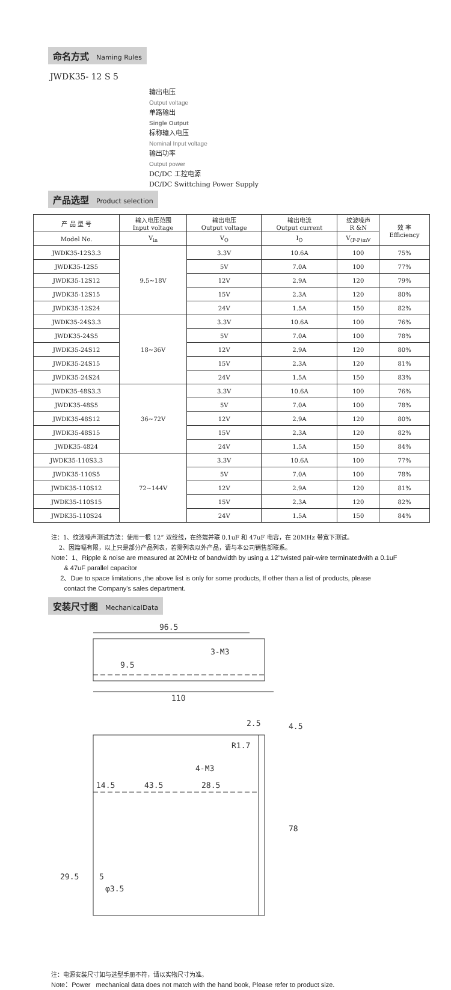命名方式 Naming Rules
JWDK35- 12 S 5
输出电压
Output voltage
单路输出
Single Output
标称输入电压
Nominal Input voltage
输出功率
Output power
DC/DC 工控电源
DC/DC Swittching Power Supply
产品选型 Product selection
| 产 品 型 号 | 输入电压范围 Input voltage | 输出电压 Output voltage | 输出电流 Output current | 纹波噪声 R &N | 效 率 Efficiency |
| --- | --- | --- | --- | --- | --- |
| Model No. | V<sub>in</sub> | V<sub>O</sub> | I<sub>O</sub> | V<sub>(P-P)mV</sub> | |
| JWDK35-12S3.3 | 9.5~18V | 3.3V | 10.6A | 100 | 75% |
| JWDK35-12S5 | | 5V | 7.0A | 100 | 77% |
| JWDK35-12S12 | | 12V | 2.9A | 120 | 79% |
| JWDK35-12S15 | | 15V | 2.3A | 120 | 80% |
| JWDK35-12S24 | | 24V | 1.5A | 150 | 82% |
| JWDK35-24S3.3 | 18~36V | 3.3V | 10.6A | 100 | 76% |
| JWDK35-24S5 | | 5V | 7.0A | 100 | 78% |
| JWDK35-24S12 | | 12V | 2.9A | 120 | 80% |
| JWDK35-24S15 | | 15V | 2.3A | 120 | 81% |
| JWDK35-24S24 | | 24V | 1.5A | 150 | 83% |
| JWDK35-48S3.3 | 36~72V | 3.3V | 10.6A | 100 | 76% |
| JWDK35-48S5 | | 5V | 7.0A | 100 | 78% |
| JWDK35-48S12 | | 12V | 2.9A | 120 | 80% |
| JWDK35-48S15 | | 15V | 2.3A | 120 | 82% |
| JWDK35-4824 | | 24V | 1.5A | 150 | 84% |
| JWDK35-110S3.3 | 72~144V | 3.3V | 10.6A | 100 | 77% |
| JWDK35-110S5 | | 5V | 7.0A | 100 | 78% |
| JWDK35-110S12 | | 12V | 2.9A | 120 | 81% |
| JWDK35-110S15 | | 15V | 2.3A | 120 | 82% |
| JWDK35-110S24 | | 24V | 1.5A | 150 | 84% |
注：1、纹波噪声测试方法：使用一根 12” 双绞线，在终端并联 0.1uF 和 47uF 电容，在 20MHz 带宽下测试。
2、因篇幅有限，以上只是部分产品列表，若需列表以外产品，请与本公司销售部联系。
Note：1、Ripple & noise are measured at 20MHz of bandwidth by using a 12"twisted pair-wire terminatedwith a 0.1uF
& 47uF parallel capacitor
2、Due to space limitations ,the above list is only for some products, If other than a list of products, please
contact the Company's sales department.
安装尺寸图 MechanicalData
96.5
110
3-M3
9.5
2.5
4.5
R1.7
4-M3
14.5
43.5
28.5
5
φ3.5
78
29.5
注：电源安装尺寸如与选型手册不符，请以实物尺寸为准。
Note：Power mechanical data does not match with the hand book, Please refer to product size.